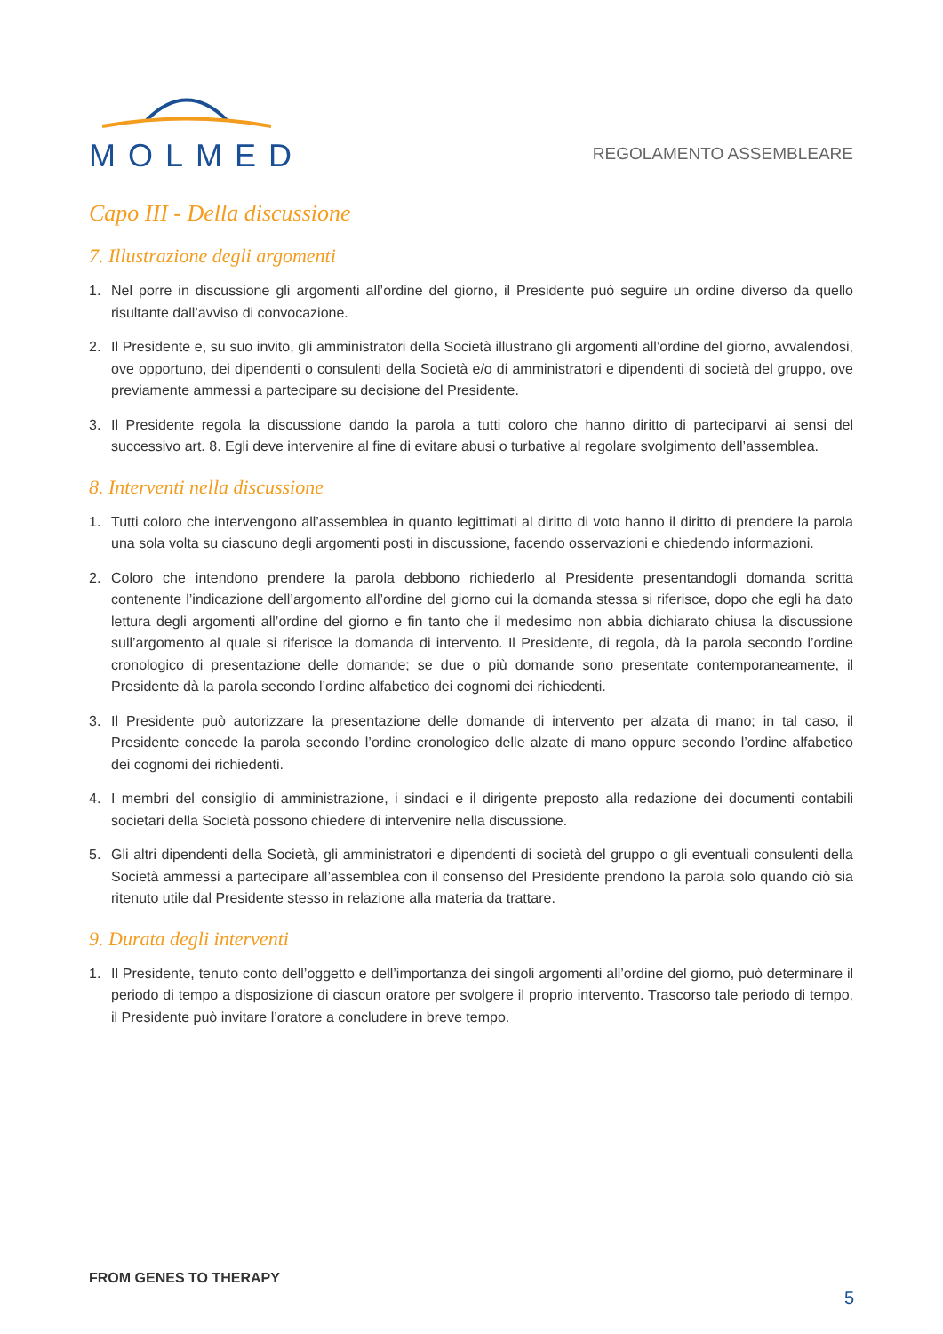MOLMED
REGOLAMENTO ASSEMBLEARE
Capo III - Della discussione
7. Illustrazione degli argomenti
1. Nel porre in discussione gli argomenti all’ordine del giorno, il Presidente può seguire un ordine diverso da quello risultante dall’avviso di convocazione.
2. Il Presidente e, su suo invito, gli amministratori della Società illustrano gli argomenti all’ordine del giorno, avvalendosi, ove opportuno, dei dipendenti o consulenti della Società e/o di amministratori e dipendenti di società del gruppo, ove previamente ammessi a partecipare su decisione del Presidente.
3. Il Presidente regola la discussione dando la parola a tutti coloro che hanno diritto di parteciparvi ai sensi del successivo art. 8. Egli deve intervenire al fine di evitare abusi o turbative al regolare svolgimento dell’assemblea.
8. Interventi nella discussione
1. Tutti coloro che intervengono all’assemblea in quanto legittimati al diritto di voto hanno il diritto di prendere la parola una sola volta su ciascuno degli argomenti posti in discussione, facendo osservazioni e chiedendo informazioni.
2. Coloro che intendono prendere la parola debbono richiederlo al Presidente presentandogli domanda scritta contenente l’indicazione dell’argomento all’ordine del giorno cui la domanda stessa si riferisce, dopo che egli ha dato lettura degli argomenti all’ordine del giorno e fin tanto che il medesimo non abbia dichiarato chiusa la discussione sull’argomento al quale si riferisce la domanda di intervento. Il Presidente, di regola, dà la parola secondo l’ordine cronologico di presentazione delle domande; se due o più domande sono presentate contemporaneamente, il Presidente dà la parola secondo l’ordine alfabetico dei cognomi dei richiedenti.
3. Il Presidente può autorizzare la presentazione delle domande di intervento per alzata di mano; in tal caso, il Presidente concede la parola secondo l’ordine cronologico delle alzate di mano oppure secondo l’ordine alfabetico dei cognomi dei richiedenti.
4. I membri del consiglio di amministrazione, i sindaci e il dirigente preposto alla redazione dei documenti contabili societari della Società possono chiedere di intervenire nella discussione.
5. Gli altri dipendenti della Società, gli amministratori e dipendenti di società del gruppo o gli eventuali consulenti della Società ammessi a partecipare all’assemblea con il consenso del Presidente prendono la parola solo quando ciò sia ritenuto utile dal Presidente stesso in relazione alla materia da trattare.
9. Durata degli interventi
1. Il Presidente, tenuto conto dell’oggetto e dell’importanza dei singoli argomenti all’ordine del giorno, può determinare il periodo di tempo a disposizione di ciascun oratore per svolgere il proprio intervento. Trascorso tale periodo di tempo, il Presidente può invitare l’oratore a concludere in breve tempo.
FROM GENES TO THERAPY
5